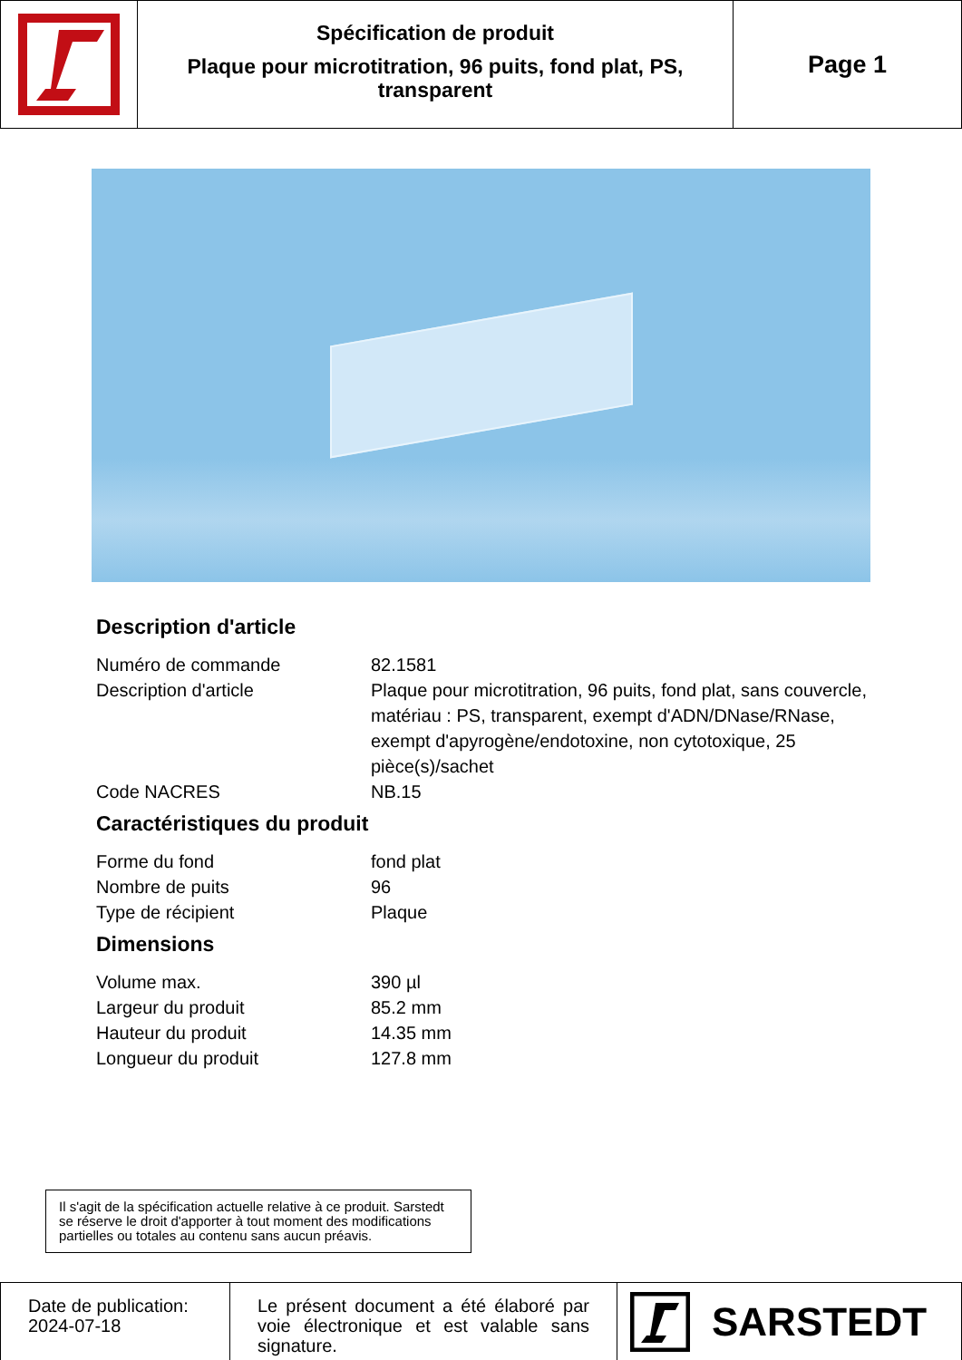Spécification de produit
Plaque pour microtitration, 96 puits, fond plat, PS, transparent
Page 1
Description d'article
| Numéro de commande | 82.1581 |
| Description d'article | Plaque pour microtitration, 96 puits, fond plat, sans couvercle, matériau : PS, transparent, exempt d'ADN/DNase/RNase, exempt d'apyrogène/endotoxine, non cytotoxique, 25 pièce(s)/sachet |
| Code NACRES | NB.15 |
Caractéristiques du produit
| Forme du fond | fond plat |
| Nombre de puits | 96 |
| Type de récipient | Plaque |
Dimensions
| Volume max. | 390 µl |
| Largeur du produit | 85.2 mm |
| Hauteur du produit | 14.35 mm |
| Longueur du produit | 127.8 mm |
Il s'agit de la spécification actuelle relative à ce produit. Sarstedt se réserve le droit d'apporter à tout moment des modifications partielles ou totales au contenu sans aucun préavis.
Date de publication:
2024-07-18
Le présent document a été élaboré par voie électronique et est valable sans signature.
SARSTEDT